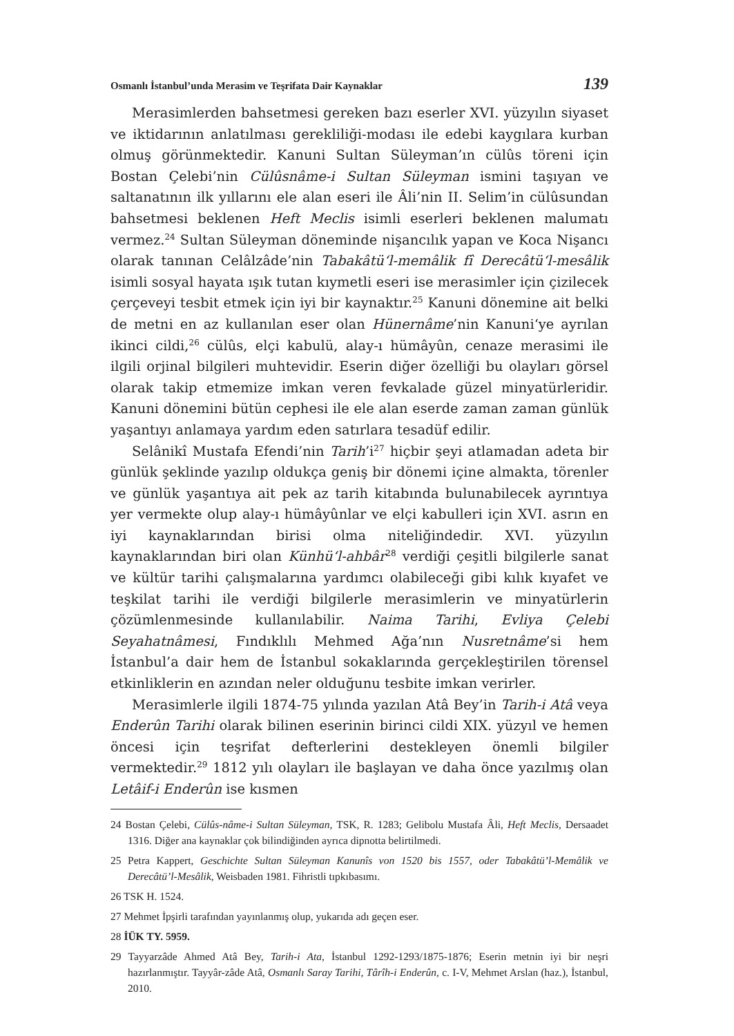Osmanlı İstanbul’unda Merasim ve Teşrifata Dair Kaynaklar 139
Merasimlerden bahsetmesi gereken bazı eserler XVI. yüzyılın siyaset ve iktidarının anlatılması gerekliliği-modası ile edebi kaygılara kurban olmuş görünmektedir. Kanuni Sultan Süleyman’ın cülûs töreni için Bostan Çelebi’nin Cülûsnâme-i Sultan Süleyman ismini taşıyan ve saltanatının ilk yıllarını ele alan eseri ile Âli’nin II. Selim’in cülûsundan bahsetmesi beklenen Heft Meclis isimli eserleri beklenen malumatı vermez.<sup>24</sup> Sultan Süleyman döneminde nişancılık yapan ve Koca Nişancı olarak tanınan Celâlzâde’nin Tabakâtü‘l-memâlik fî Derecâtü‘l-mesâlik isimli sosyal hayata ışık tutan kıymetli eseri ise merasimler için çizilecek çerçeveyi tesbit etmek için iyi bir kaynaktır.<sup>25</sup> Kanuni dönemine ait belki de metni en az kullanılan eser olan Hünernâme’nin Kanuni‘ye ayrılan ikinci cildi,<sup>26</sup> cülûs, elçi kabulü, alay-ı hümâyûn, cenaze merasimi ile ilgili orjinal bilgileri muhtevidir. Eserin diğer özelliği bu olayları görsel olarak takip etmemize imkan veren fevkalade güzel minyatürleridir. Kanuni dönemini bütün cephesi ile ele alan eserde zaman zaman günlük yaşantıyı anlamaya yardım eden satırlara tesadüf edilir.
Selânikî Mustafa Efendi’nin Tarih’i<sup>27</sup> hiçbir şeyi atlamadan adeta bir günlük şeklinde yazılıp oldukça geniş bir dönemi içine almakta, törenler ve günlük yaşantıya ait pek az tarih kitabında bulunabilecek ayrıntıya yer vermekte olup alay-ı hümâyûnlar ve elçi kabulleri için XVI. asrın en iyi kaynaklarından birisi olma niteliğindedir. XVI. yüzyılın kaynaklarından biri olan Künhü‘l-ahbâr<sup>28</sup> verdiği çeşitli bilgilerle sanat ve kültür tarihi çalışmalarına yardımcı olabileceği gibi kılık kıyafet ve teşkilat tarihi ile verdiği bilgilerle merasimlerin ve minyatürlerin çözümlenmesinde kullanılabilir. Naima Tarihi, Evliya Çelebi Seyahatnâmesi, Fındıklılı Mehmed Ağa’nın Nusretnâme’si hem İstanbul’a dair hem de İstanbul sokaklarında gerçekleştirilen törensel etkinliklerin en azından neler olduğunu tesbite imkan verirler.
Merasimlerle ilgili 1874-75 yılında yazılan Atâ Bey’in Tarih-i Atâ veya Enderûn Tarihi olarak bilinen eserinin birinci cildi XIX. yüzyıl ve hemen öncesi için teşrifat defterlerini destekleyen önemli bilgiler vermektedir.<sup>29</sup> 1812 yılı olayları ile başlayan ve daha önce yazılmış olan Letâif-i Enderûn ise kısmen
24 Bostan Çelebi, Cülûs-nâme-i Sultan Süleyman, TSK, R. 1283; Gelibolu Mustafa Âli, Heft Meclis, Dersaadet 1316. Diğer ana kaynaklar çok bilindiğinden ayrıca dipnotta belirtilmedi.
25 Petra Kappert, Geschichte Sultan Süleyman Kanunîs von 1520 bis 1557, oder Tabakâtü’l-Memâlik ve Derecâtü’l-Mesâlik, Weisbaden 1981. Fihristli tıpkıbasımı.
26 TSK H. 1524.
27 Mehmet İpşirli tarafından yayınlanmış olup, yukarıda adı geçen eser.
28 İÜK TY. 5959.
29 Tayyarzâde Ahmed Atâ Bey, Tarih-i Ata, İstanbul 1292-1293/1875-1876; Eserin metnin iyi bir neşri hazırlanmıştır. Tayyâr-zâde Atâ, Osmanlı Saray Tarihi, Târîh-i Enderûn, c. I-V, Mehmet Arslan (haz.), İstanbul, 2010.